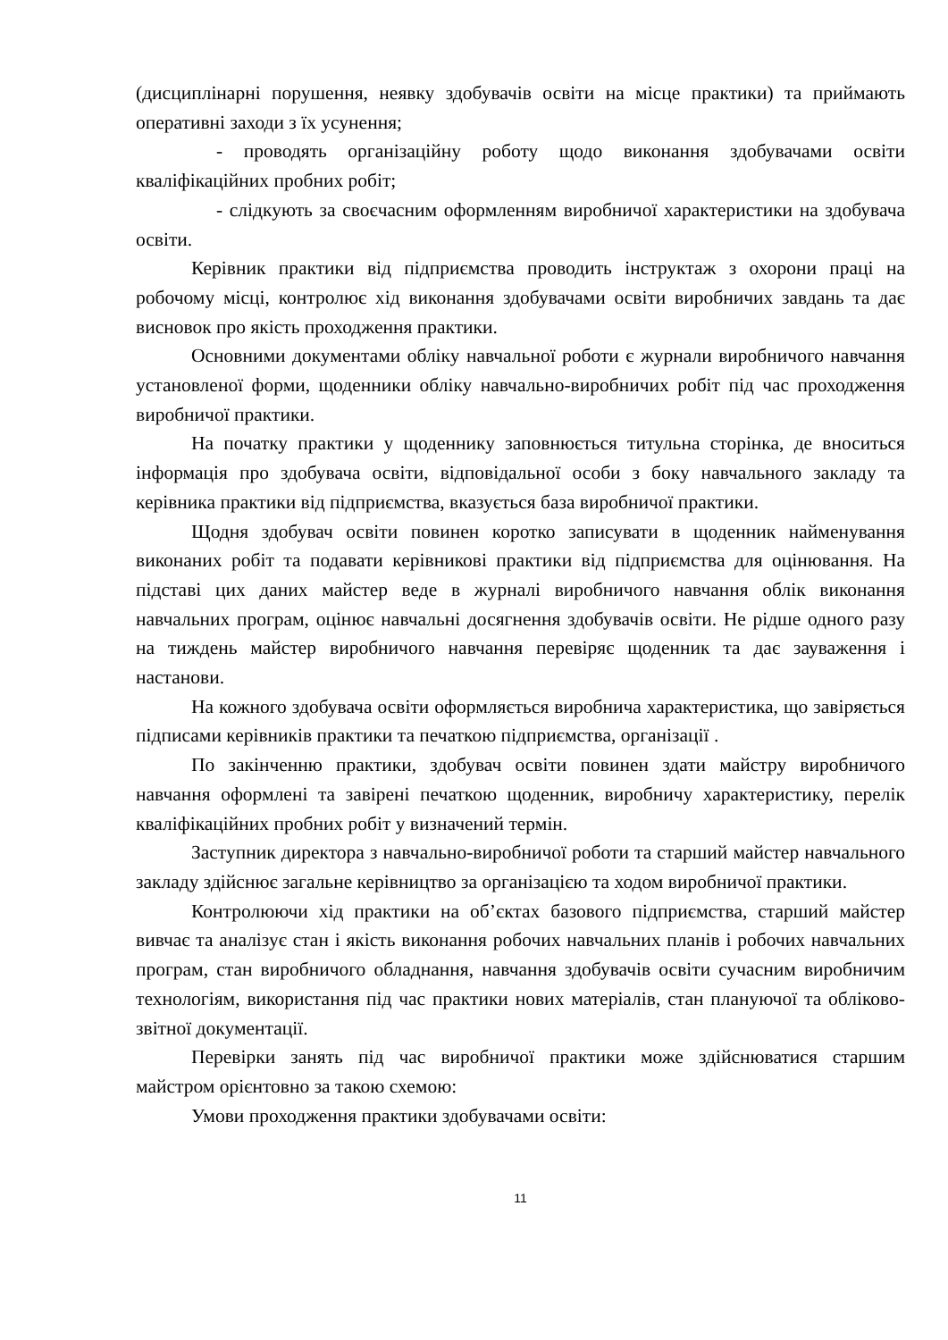(дисциплінарні порушення, неявку здобувачів освіти на місце практики) та приймають оперативні заходи з їх усунення;
- проводять організаційну роботу щодо виконання здобувачами освіти кваліфікаційних пробних робіт;
- слідкують за своєчасним оформленням виробничої характеристики на здобувача освіти.
Керівник практики від підприємства проводить інструктаж з охорони праці на робочому місці, контролює хід виконання здобувачами освіти виробничих завдань та дає висновок про якість проходження практики.
Основними документами обліку навчальної роботи є журнали виробничого навчання установленої форми, щоденники обліку навчально-виробничих робіт під час проходження виробничої практики.
На початку практики у щоденнику заповнюється титульна сторінка, де вноситься інформація про здобувача освіти, відповідальної особи з боку навчального закладу та керівника практики від підприємства, вказується база виробничої практики.
Щодня здобувач освіти повинен коротко записувати в щоденник найменування виконаних робіт та подавати керівникові практики від підприємства для оцінювання. На підставі цих даних майстер веде в журналі виробничого навчання облік виконання навчальних програм, оцінює навчальні досягнення здобувачів освіти. Не рідше одного разу на тиждень майстер виробничого навчання перевіряє щоденник та дає зауваження і настанови.
На кожного здобувача освіти оформляється виробнича характеристика, що завіряється підписами керівників практики та печаткою підприємства, організації .
По закінченню практики, здобувач освіти повинен здати майстру виробничого навчання оформлені та завірені печаткою щоденник, виробничу характеристику, перелік кваліфікаційних пробних робіт у визначений термін.
Заступник директора з навчально-виробничої роботи та старший майстер навчального закладу здійснює загальне керівництво за організацією та ходом виробничої практики.
Контролюючи хід практики на об’єктах базового підприємства, старший майстер вивчає та аналізує стан і якість виконання робочих навчальних планів і робочих навчальних програм, стан виробничого обладнання, навчання здобувачів освіти сучасним виробничим технологіям, використання під час практики нових матеріалів, стан плануючої та обліково-звітної документації.
Перевірки занять під час виробничої практики може здійснюватися старшим майстром орієнтовно за такою схемою:
Умови проходження практики здобувачами освіти:
11